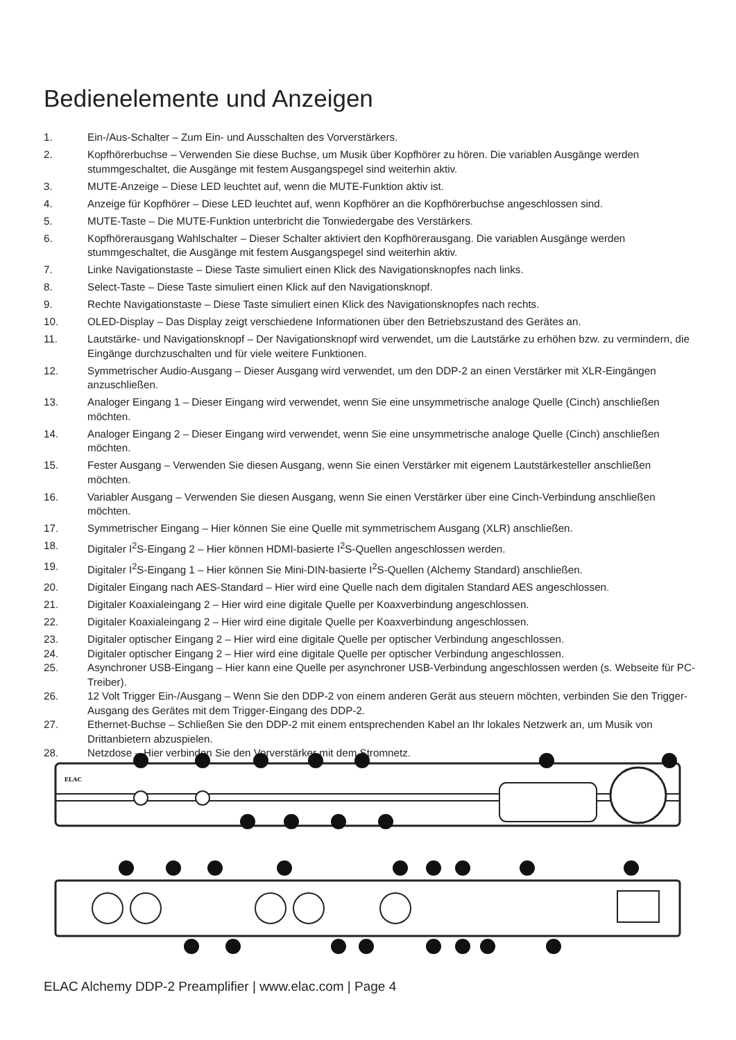Bedienelemente und Anzeigen
1. Ein-/Aus-Schalter – Zum Ein- und Ausschalten des Vorverstärkers.
2. Kopfhörerbuchse – Verwenden Sie diese Buchse, um Musik über Kopfhörer zu hören. Die variablen Ausgänge werden stummgeschaltet, die Ausgänge mit festem Ausgangspegel sind weiterhin aktiv.
3. MUTE-Anzeige – Diese LED leuchtet auf, wenn die MUTE-Funktion aktiv ist.
4. Anzeige für Kopfhörer – Diese LED leuchtet auf, wenn Kopfhörer an die Kopfhörerbuchse angeschlossen sind.
5. MUTE-Taste – Die MUTE-Funktion unterbricht die Tonwiedergabe des Verstärkers.
6. Kopfhörerausgang Wahlschalter – Dieser Schalter aktiviert den Kopfhörerausgang. Die variablen Ausgänge werden stummgeschaltet, die Ausgänge mit festem Ausgangspegel sind weiterhin aktiv.
7. Linke Navigationstaste – Diese Taste simuliert einen Klick des Navigationsknopfes nach links.
8. Select-Taste – Diese Taste simuliert einen Klick auf den Navigationsknopf.
9. Rechte Navigationstaste – Diese Taste simuliert einen Klick des Navigationsknopfes nach rechts.
10. OLED-Display – Das Display zeigt verschiedene Informationen über den Betriebszustand des Gerätes an.
11. Lautstärke- und Navigationsknopf – Der Navigationsknopf wird verwendet, um die Lautstärke zu erhöhen bzw. zu vermindern, die Eingänge durchzuschalten und für viele weitere Funktionen.
12. Symmetrischer Audio-Ausgang – Dieser Ausgang wird verwendet, um den DDP-2 an einen Verstärker mit XLR-Eingängen anzuschließen.
13. Analoger Eingang 1 – Dieser Eingang wird verwendet, wenn Sie eine unsymmetrische analoge Quelle (Cinch) anschließen möchten.
14. Analoger Eingang 2 – Dieser Eingang wird verwendet, wenn Sie eine unsymmetrische analoge Quelle (Cinch) anschließen möchten.
15. Fester Ausgang – Verwenden Sie diesen Ausgang, wenn Sie einen Verstärker mit eigenem Lautstärkesteller anschließen möchten.
16. Variabler Ausgang – Verwenden Sie diesen Ausgang, wenn Sie einen Verstärker über eine Cinch-Verbindung anschließen möchten.
17. Symmetrischer Eingang – Hier können Sie eine Quelle mit symmetrischem Ausgang (XLR) anschließen.
18. Digitaler I<sup>2</sup>S-Eingang 2 – Hier können HDMI-basierte I<sup>2</sup>S-Quellen angeschlossen werden.
19. Digitaler I<sup>2</sup>S-Eingang 1 – Hier können Sie Mini-DIN-basierte I<sup>2</sup>S-Quellen (Alchemy Standard) anschließen.
20. Digitaler Eingang nach AES-Standard – Hier wird eine Quelle nach dem digitalen Standard AES angeschlossen.
21. Digitaler Koaxialeingang 2 – Hier wird eine digitale Quelle per Koaxverbindung angeschlossen.
22. Digitaler Koaxialeingang 2 – Hier wird eine digitale Quelle per Koaxverbindung angeschlossen.
23. Digitaler optischer Eingang 2 – Hier wird eine digitale Quelle per optischer Verbindung angeschlossen.
24. Digitaler optischer Eingang 2 – Hier wird eine digitale Quelle per optischer Verbindung angeschlossen.
25. Asynchroner USB-Eingang – Hier kann eine Quelle per asynchroner USB-Verbindung angeschlossen werden (s. Webseite für PC-Treiber).
26. 12 Volt Trigger Ein-/Ausgang – Wenn Sie den DDP-2 von einem anderen Gerät aus steuern möchten, verbinden Sie den Trigger-Ausgang des Gerätes mit dem Trigger-Eingang des DDP-2.
27. Ethernet-Buchse – Schließen Sie den DDP-2 mit einem entsprechenden Kabel an Ihr lokales Netzwerk an, um Musik von Drittanbietern abzuspielen.
28. Netzdose – Hier verbinden Sie den Vorverstärker mit dem Stromnetz.
ELAC
ELAC Alchemy DDP-2 Preamplifier | www.elac.com | Page 4